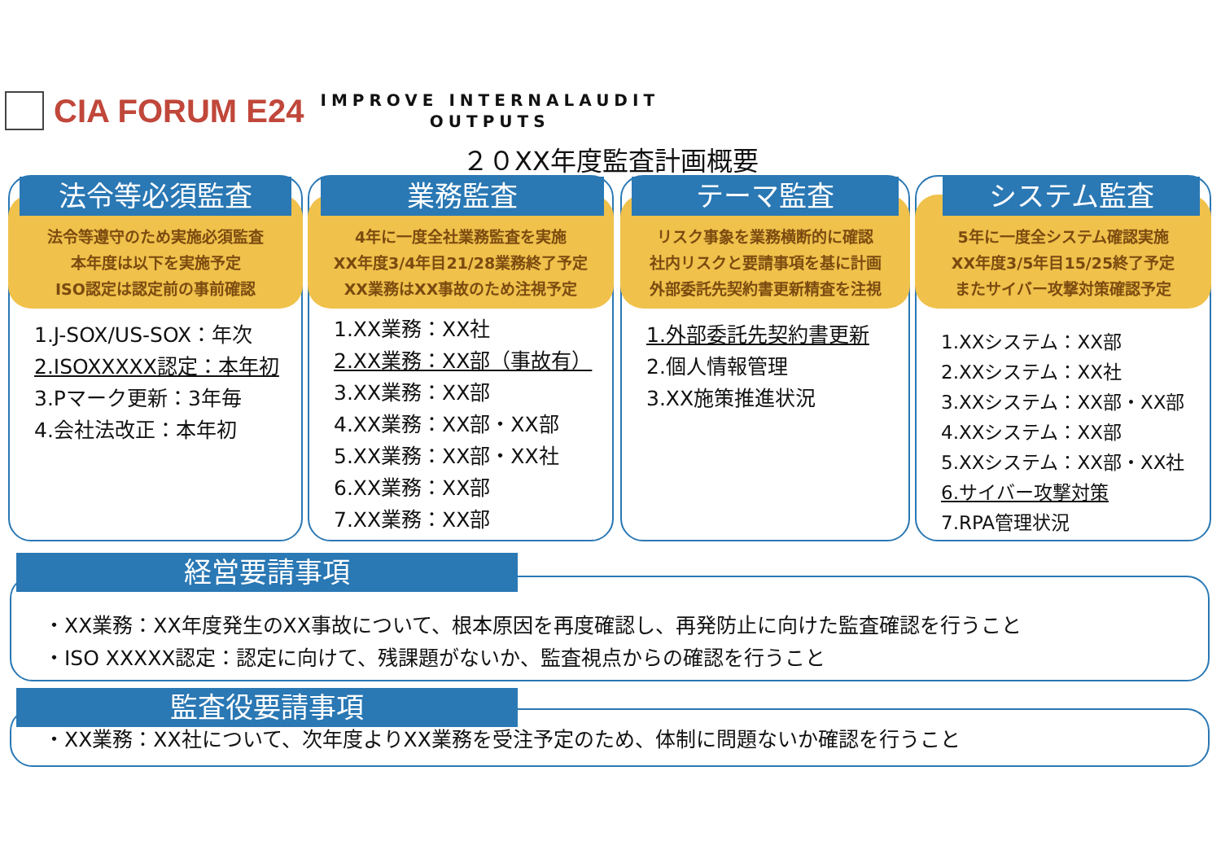CIA FORUM E24
IMPROVE INTERNALAUDIT
OUTPUTS
２０XX年度監査計画概要
法令等遵守のため実施必須監査
本年度は以下を実施予定
ISO認定は認定前の事前確認
法令等必須監査
1.J-SOX/US-SOX：年次
2.ISOXXXXX認定：本年初
3.Pマーク更新：3年毎
4.会社法改正：本年初
4年に一度全社業務監査を実施
XX年度3/4年目21/28業務終了予定
XX業務はXX事故のため注視予定
業務監査
1.XX業務：XX社
2.XX業務：XX部（事故有）
3.XX業務：XX部
4.XX業務：XX部・XX部
5.XX業務：XX部・XX社
6.XX業務：XX部
7.XX業務：XX部
リスク事象を業務横断的に確認
社内リスクと要請事項を基に計画
外部委託先契約書更新精査を注視
テーマ監査
1.外部委託先契約書更新
2.個人情報管理
3.XX施策推進状況
5年に一度全システム確認実施
XX年度3/5年目15/25終了予定
またサイバー攻撃対策確認予定
システム監査
1.XXシステム：XX部
2.XXシステム：XX社
3.XXシステム：XX部・XX部
4.XXシステム：XX部
5.XXシステム：XX部・XX社
6.サイバー攻撃対策
7.RPA管理状況
・XX業務：XX年度発生のXX事故について、根本原因を再度確認し、再発防止に向けた監査確認を行うこと
・ISO XXXXX認定：認定に向けて、残課題がないか、監査視点からの確認を行うこと
経営要請事項
・XX業務：XX社について、次年度よりXX業務を受注予定のため、体制に問題ないか確認を行うこと 監査役要請事項